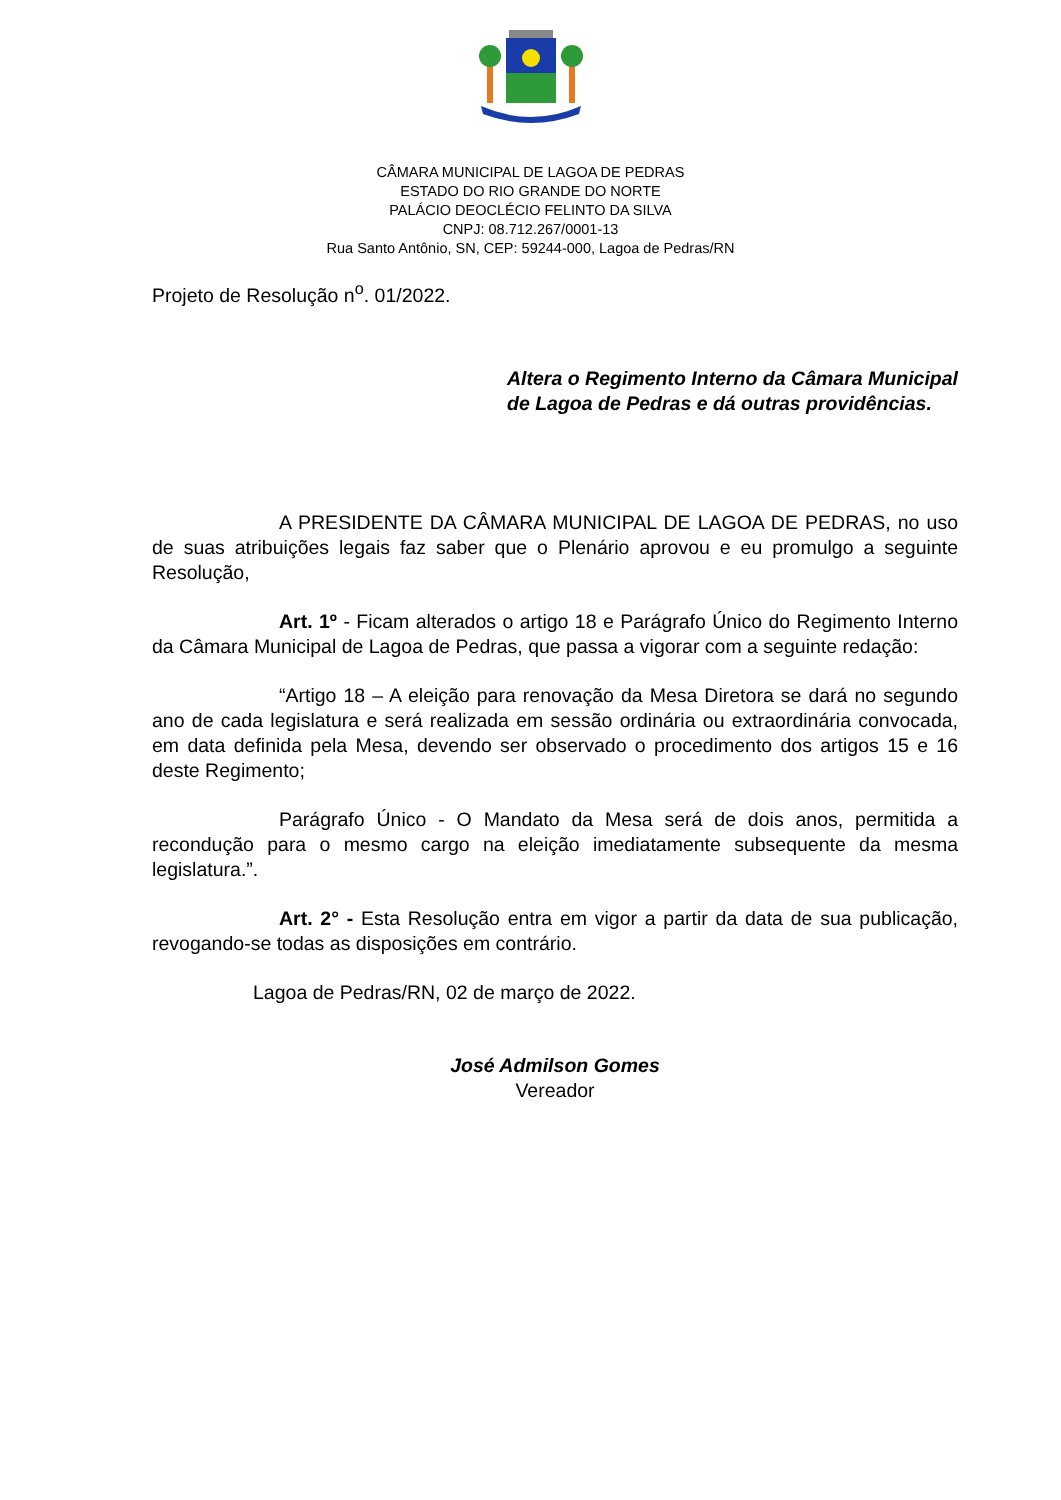CÂMARA MUNICIPAL DE LAGOA DE PEDRAS
ESTADO DO RIO GRANDE DO NORTE
PALÁCIO DEOCLÉCIO FELINTO DA SILVA
CNPJ: 08.712.267/0001-13
Rua Santo Antônio, SN, CEP: 59244-000, Lagoa de Pedras/RN
Projeto de Resolução n<sup>o</sup>. 01/2022.
Altera o Regimento Interno da Câmara Municipal de Lagoa de Pedras e dá outras providências.
A PRESIDENTE DA CÂMARA MUNICIPAL DE LAGOA DE PEDRAS, no uso de suas atribuições legais faz saber que o Plenário aprovou e eu promulgo a seguinte Resolução,
Art. 1º - Ficam alterados o artigo 18 e Parágrafo Único do Regimento Interno da Câmara Municipal de Lagoa de Pedras, que passa a vigorar com a seguinte redação:
“Artigo 18 – A eleição para renovação da Mesa Diretora se dará no segundo ano de cada legislatura e será realizada em sessão ordinária ou extraordinária convocada, em data definida pela Mesa, devendo ser observado o procedimento dos artigos 15 e 16 deste Regimento;
Parágrafo Único - O Mandato da Mesa será de dois anos, permitida a recondução para o mesmo cargo na eleição imediatamente subsequente da mesma legislatura.”.
Art. 2° - Esta Resolução entra em vigor a partir da data de sua publicação, revogando-se todas as disposições em contrário.
Lagoa de Pedras/RN, 02 de março de 2022.
José Admilson Gomes
Vereador